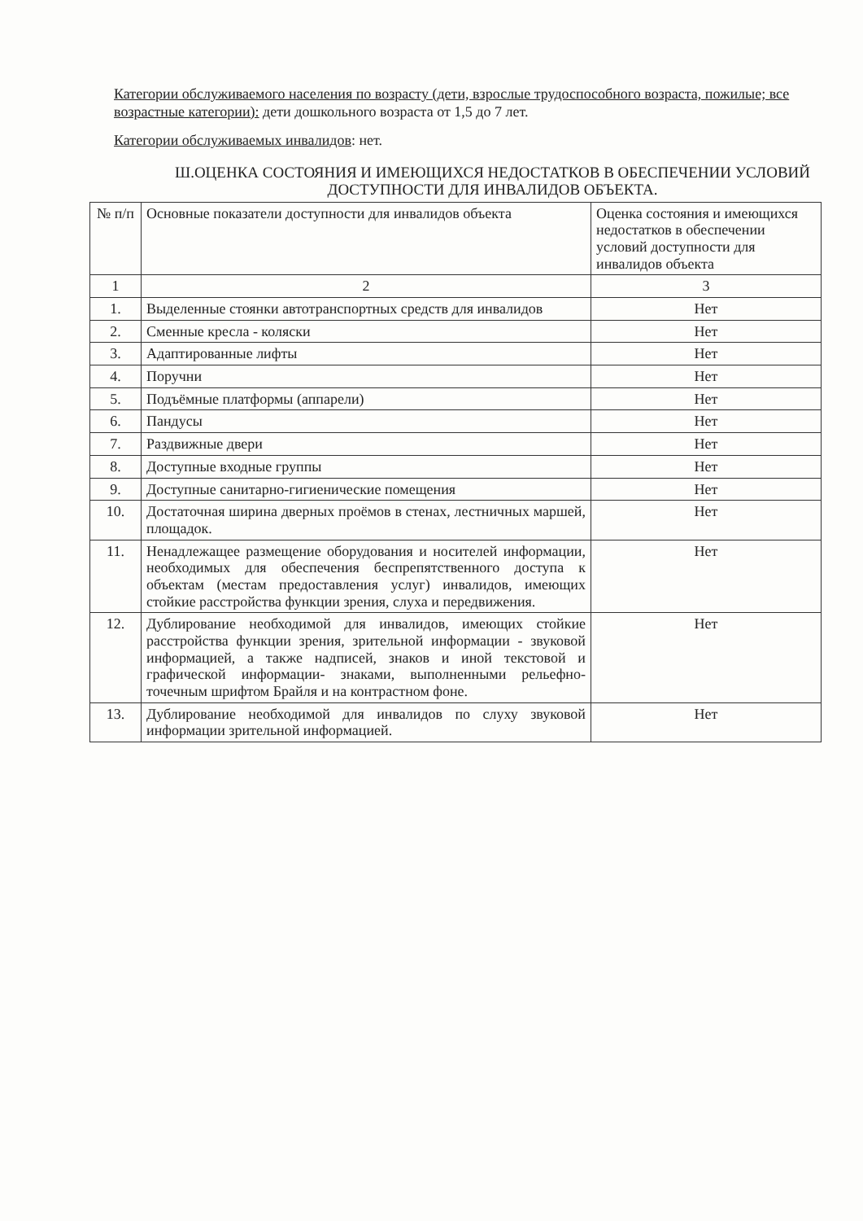Категории обслуживаемого населения по возрасту (дети, взрослые трудоспособного возраста, пожилые; все возрастные категории): дети дошкольного возраста от 1,5 до 7 лет.
Категории обслуживаемых инвалидов: нет.
Ш.ОЦЕНКА СОСТОЯНИЯ И ИМЕЮЩИХСЯ НЕДОСТАТКОВ В ОБЕСПЕЧЕНИИ УСЛОВИЙ ДОСТУПНОСТИ ДЛЯ ИНВАЛИДОВ ОБЪЕКТА.
| № п/п | Основные показатели доступности для инвалидов объекта | Оценка состояния и имеющихся недостатков в обеспечении условий доступности для инвалидов объекта |
| --- | --- | --- |
| 1 | 2 | 3 |
| 1. | Выделенные стоянки автотранспортных средств для инвалидов | Нет |
| 2. | Сменные кресла - коляски | Нет |
| 3. | Адаптированные лифты | Нет |
| 4. | Поручни | Нет |
| 5. | Подъёмные платформы (аппарели) | Нет |
| 6. | Пандусы | Нет |
| 7. | Раздвижные двери | Нет |
| 8. | Доступные входные группы | Нет |
| 9. | Доступные санитарно-гигиенические помещения | Нет |
| 10. | Достаточная ширина дверных проёмов в стенах, лестничных маршей, площадок. | Нет |
| 11. | Ненадлежащее размещение оборудования и носителей информации, необходимых для обеспечения беспрепятственного доступа к объектам (местам предоставления услуг) инвалидов, имеющих стойкие расстройства функции зрения, слуха и передвижения. | Нет |
| 12. | Дублирование необходимой для инвалидов, имеющих стойкие расстройства функции зрения, зрительной информации - звуковой информацией, а также надписей, знаков и иной текстовой и графической информации- знаками, выполненными рельефно-точечным шрифтом Брайля и на контрастном фоне. | Нет |
| 13. | Дублирование необходимой для инвалидов по слуху звуковой информации зрительной информацией. | Нет |